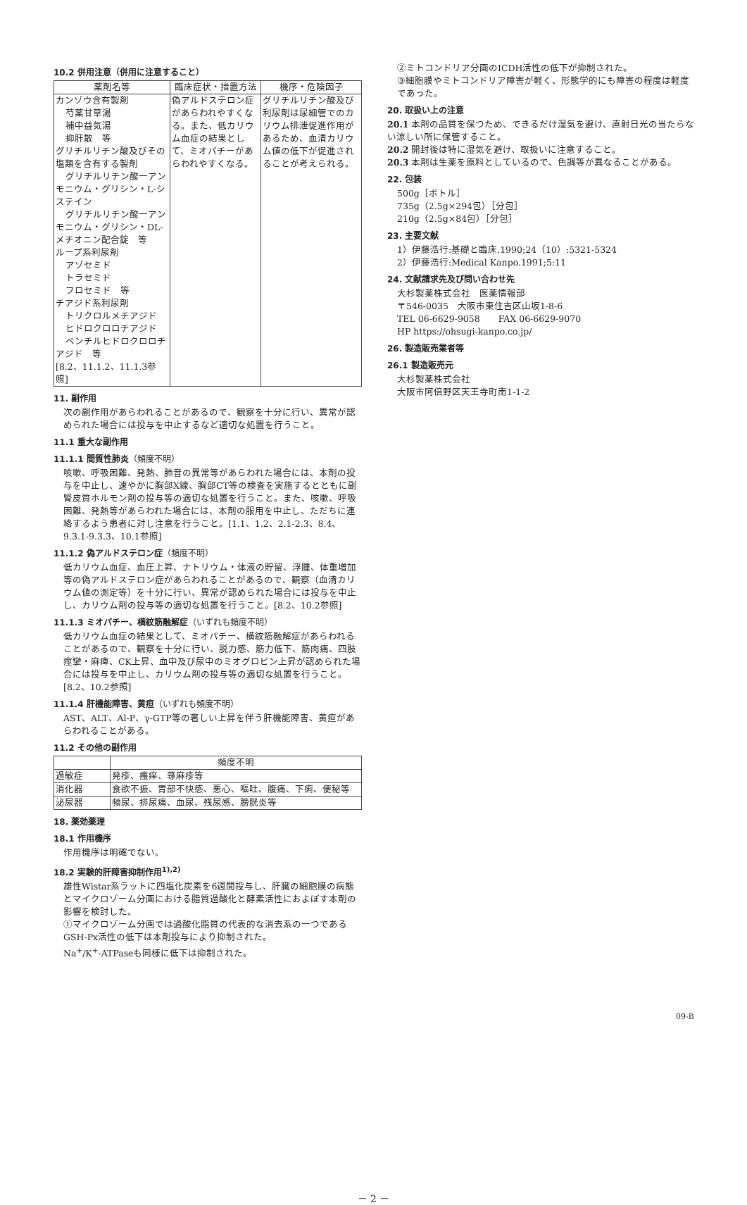10.2 併用注意（併用に注意すること）
| 薬剤名等 | 臨床症状・措置方法 | 機序・危険因子 |
| --- | --- | --- |
| カンゾウ含有製剤 芍薬甘草湯 補中益気湯 抑肝散 等 グリチルリチン酸及びその塩類を含有する製剤 グリチルリチン酸一アンモニウム・グリシン・L-システイン グリチルリチン酸一アンモニウム・グリシン・DL-メチオニン配合錠 等 ループ系利尿剤 アゾセミド トラセミド フロセミド 等 チアジド系利尿剤 トリクロルメチアジド ヒドロクロロチアジド ベンチルヒドロクロロチアジド 等 [8.2、11.1.2、11.1.3参照] | 偽アルドステロン症があらわれやすくなる。また、低カリウム血症の結果として、ミオパチーがあらわれやすくなる。 | グリチルリチン酸及び利尿剤は尿細管でのカリウム排泄促進作用があるため、血清カリウム値の低下が促進されることが考えられる。 |
11. 副作用
次の副作用があらわれることがあるので、観察を十分に行い、異常が認められた場合には投与を中止するなど適切な処置を行うこと。
11.1 重大な副作用
11.1.1 間質性肺炎（頻度不明）
咳嗽、呼吸困難、発熱、肺音の異常等があらわれた場合には、本剤の投与を中止し、速やかに胸部X線、胸部CT等の検査を実施するとともに副腎皮質ホルモン剤の投与等の適切な処置を行うこと。また、咳嗽、呼吸困難、発熱等があらわれた場合には、本剤の服用を中止し、ただちに連絡するよう患者に対し注意を行うこと。[1.1、1.2、2.1-2.3、8.4、9.3.1-9.3.3、10.1参照]
11.1.2 偽アルドステロン症（頻度不明）
低カリウム血症、血圧上昇、ナトリウム・体液の貯留、浮腫、体重増加等の偽アルドステロン症があらわれることがあるので、観察（血清カリウム値の測定等）を十分に行い、異常が認められた場合には投与を中止し、カリウム剤の投与等の適切な処置を行うこと。[8.2、10.2参照]
11.1.3 ミオパチー、横紋筋融解症（いずれも頻度不明）
低カリウム血症の結果として、ミオパチー、横紋筋融解症があらわれることがあるので、観察を十分に行い、脱力感、筋力低下、筋肉痛、四肢痙攣・麻痺、CK上昇、血中及び尿中のミオグロビン上昇が認められた場合には投与を中止し、カリウム剤の投与等の適切な処置を行うこと。[8.2、10.2参照]
11.1.4 肝機能障害、黄疸（いずれも頻度不明）
AST、ALT、Al-P、γ-GTP等の著しい上昇を伴う肝機能障害、黄疸があらわれることがある。
11.2 その他の副作用
| | 頻度不明 |
| --- | --- |
| 過敏症 | 発疹、瘙痒、蕁麻疹等 |
| 消化器 | 食欲不振、胃部不快感、悪心、嘔吐、腹痛、下痢、便秘等 |
| 泌尿器 | 頻尿、排尿痛、血尿、残尿感、膀胱炎等 |
18. 薬効薬理
18.1 作用機序
作用機序は明確でない。
18.2 実験的肝障害抑制作用<sup>1),2)</sup>
雄性Wistar系ラットに四塩化炭素を6週間投与し、肝臓の細胞膜の病態とマイクロゾーム分画における脂質過酸化と酵素活性におよぼす本剤の影響を検討した。
①マイクロゾーム分画では過酸化脂質の代表的な消去系の一つであるGSH-Px活性の低下は本剤投与により抑制された。
Na<sup>+</sup>/K<sup>+</sup>-ATPaseも同様に低下は抑制された。
②ミトコンドリア分画のICDH活性の低下が抑制された。
③細胞膜やミトコンドリア障害が軽く、形態学的にも障害の程度は軽度であった。
20. 取扱い上の注意
20.1 本剤の品質を保つため、できるだけ湿気を避け、直射日光の当たらない涼しい所に保管すること。
20.2 開封後は特に湿気を避け、取扱いに注意すること。
20.3 本剤は生薬を原料としているので、色調等が異なることがある。
22. 包装
500g［ボトル］
735g（2.5g×294包）［分包］
210g（2.5g×84包）［分包］
23. 主要文献
1）伊藤浩行:基礎と臨床.1990;24（10）:5321-5324
2）伊藤浩行:Medical Kanpo.1991;5:11
24. 文献請求先及び問い合わせ先
大杉製薬株式会社　医薬情報部
〒546-0035　大阪市東住吉区山坂1-8-6
TEL 06-6629-9058　　FAX 06-6629-9070
HP https://ohsugi-kanpo.co.jp/
26. 製造販売業者等
26.1 製造販売元
大杉製薬株式会社
大阪市阿倍野区天王寺町南1-1-2
－ 2 －
09-B